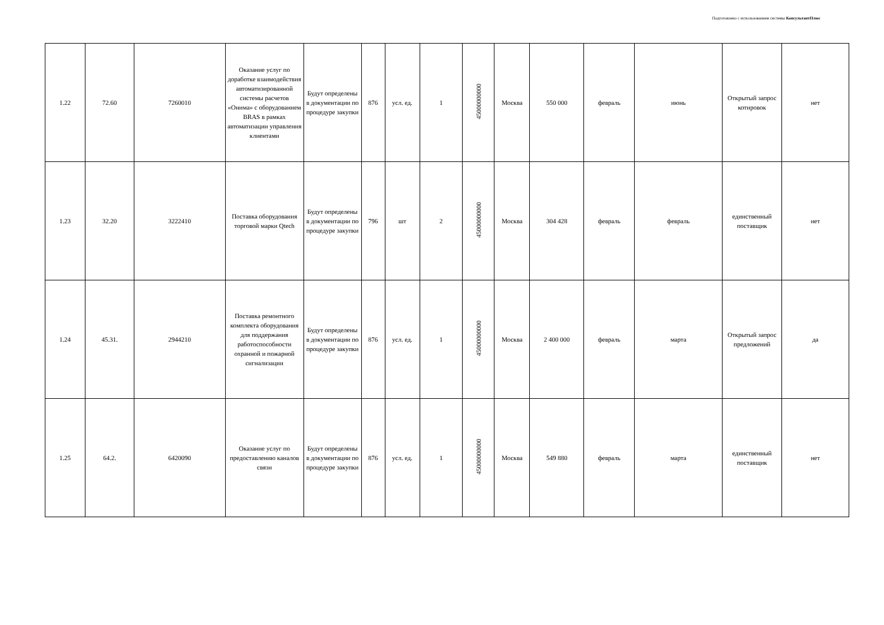Подготовлено с использованием системы КонсультантПлюс
| 1.22 | 72.60 | 7260010 | Оказание услуг по доработке взаимодействия автоматизированной системы расчетов «Онима» с оборудованием BRAS в рамках автоматизации управления клиентами | Будут определены в документации по процедуре закупки | 876 | усл. ед. | 1 | 45000000000 | Москва | 550 000 | февраль | июнь | Открытый запрос котировок | нет |
| 1.23 | 32.20 | 3222410 | Поставка оборудования торговой марки Qtech | Будут определены в документации по процедуре закупки | 796 | шт | 2 | 45000000000 | Москва | 304 428 | февраль | февраль | единственный поставщик | нет |
| 1.24 | 45.31. | 2944210 | Поставка ремонтного комплекта оборудования для поддержания работоспособности охранной и пожарной сигнализации | Будут определены в документации по процедуре закупки | 876 | усл. ед. | 1 | 45000000000 | Москва | 2 400 000 | февраль | марта | Открытый запрос предложений | да |
| 1.25 | 64.2. | 6420090 | Оказание услуг по предоставлению каналов связи | Будут определены в документации по процедуре закупки | 876 | усл. ед. | 1 | 45000000000 | Москва | 549 880 | февраль | марта | единственный поставщик | нет |